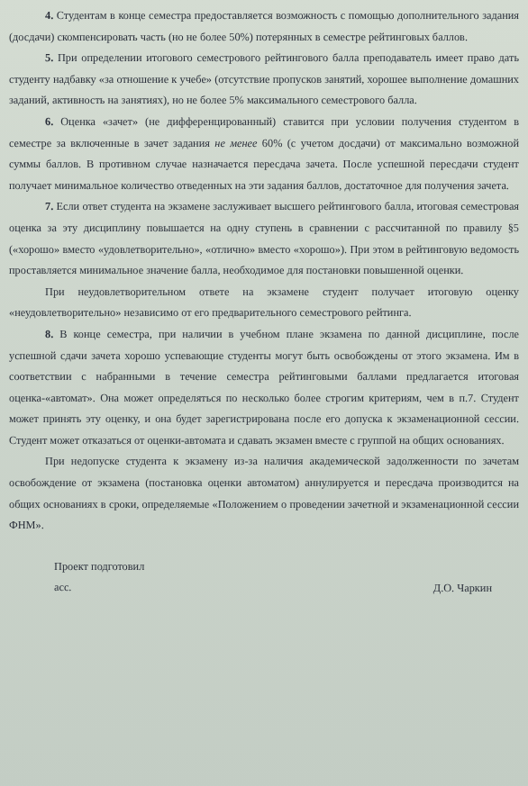4. Студентам в конце семестра предоставляется возможность с помощью дополнительного задания (досдачи) скомпенсировать часть (но не более 50%) потерянных в семестре рейтинговых баллов.
5. При определении итогового семестрового рейтингового балла преподаватель имеет право дать студенту надбавку «за отношение к учебе» (отсутствие пропусков занятий, хорошее выполнение домашних заданий, активность на занятиях), но не более 5% максимального семестрового балла.
6. Оценка «зачет» (не дифференцированный) ставится при условии получения студентом в семестре за включенные в зачет задания не менее 60% (с учетом досдачи) от максимально возможной суммы баллов. В противном случае назначается пересдача зачета. После успешной пересдачи студент получает минимальное количество отведенных на эти задания баллов, достаточное для получения зачета.
7. Если ответ студента на экзамене заслуживает высшего рейтингового балла, итоговая семестровая оценка за эту дисциплину повышается на одну ступень в сравнении с рассчитанной по правилу §5 («хорошо» вместо «удовлетворительно», «отлично» вместо «хорошо»). При этом в рейтинговую ведомость проставляется минимальное значение балла, необходимое для постановки повышенной оценки.
При неудовлетворительном ответе на экзамене студент получает итоговую оценку «неудовлетворительно» независимо от его предварительного семестрового рейтинга.
8. В конце семестра, при наличии в учебном плане экзамена по данной дисциплине, после успешной сдачи зачета хорошо успевающие студенты могут быть освобождены от этого экзамена. Им в соответствии с набранными в течение семестра рейтинговыми баллами предлагается итоговая оценка-«автомат». Она может определяться по несколько более строгим критериям, чем в п.7. Студент может принять эту оценку, и она будет зарегистрирована после его допуска к экзаменационной сессии. Студент может отказаться от оценки-автомата и сдавать экзамен вместе с группой на общих основаниях.
При недопуске студента к экзамену из-за наличия академической задолженности по зачетам освобождение от экзамена (постановка оценки автоматом) аннулируется и пересдача производится на общих основаниях в сроки, определяемые «Положением о проведении зачетной и экзаменационной сессии ФНМ».
Проект подготовил
асс.
Д.О. Чаркин